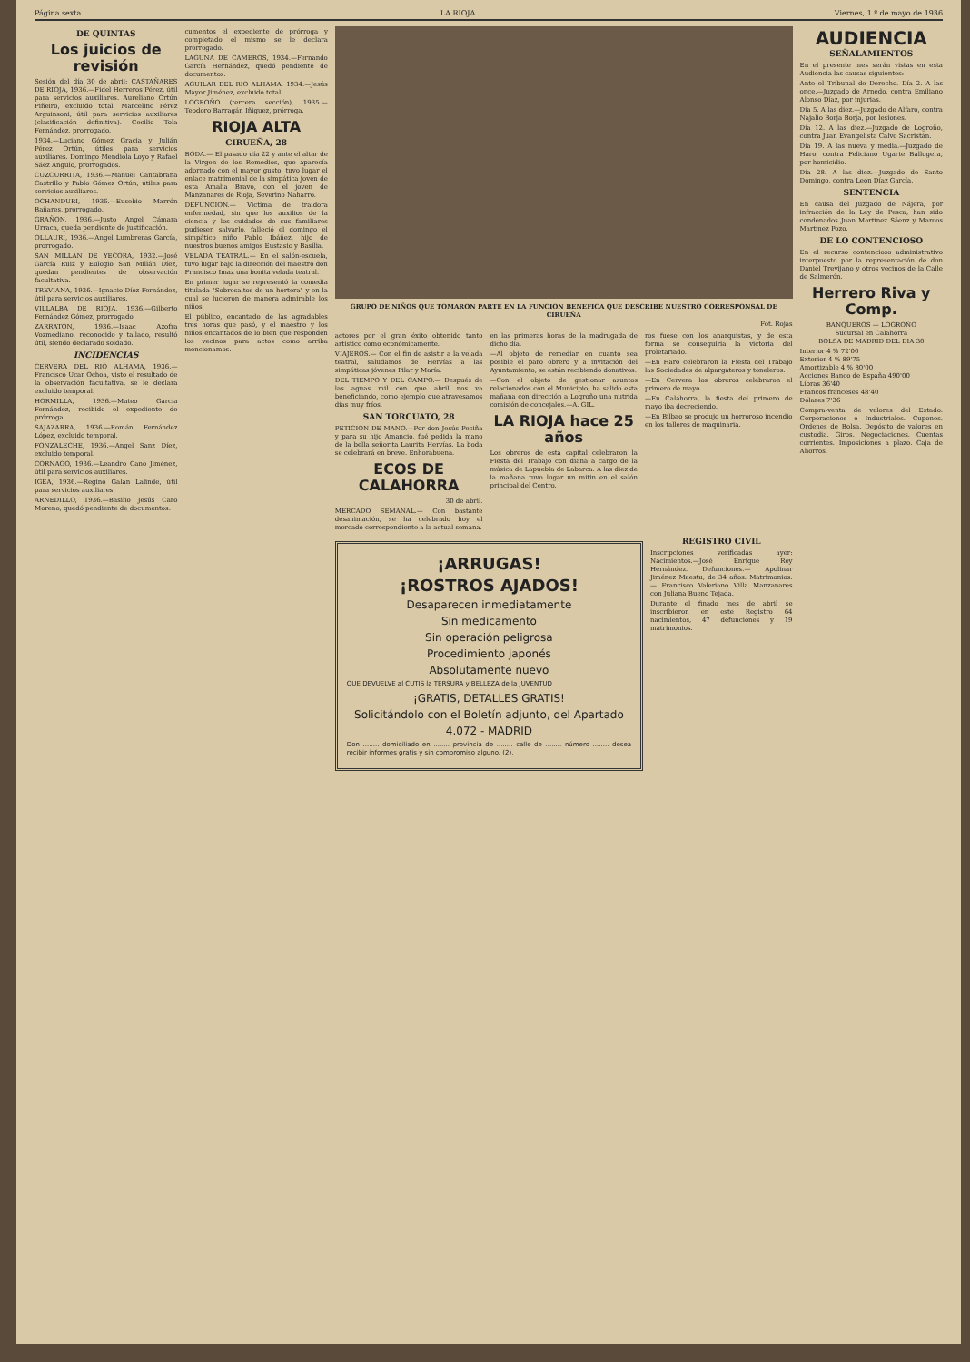Página sexta LA RIOJA Viernes, 1.º de mayo de 1936
DE QUINTAS
Los juicios de revisión
Sesión del día 30 de abril: CASTAÑARES DE RIOJA, 1936.—Fidel Herreros Pérez, útil para servicios auxiliares. Aureliano Ortún Piñeiro, excluido total. Marcelino Pérez Arguinsoni, útil para servicios auxiliares (clasificación definitiva). Cecilio Tola Fernández, prorrogado.
1934.—Luciano Gómez Gracia y Julián Pérez Ortún, útiles para servicios auxiliares. Domingo Mendiola Loyo y Rafael Sáez Angulo, prorrogados.
CUZCURRITA, 1936.—Manuel Cantabrana Castrillo y Pablo Gómez Ortún, útiles para servicios auxiliares.
OCHANDURI, 1936.—Eusebio Marrón Bañares, prorrogado.
GRAÑON, 1936.—Justo Angel Cámara Urraca, queda pendiente de justificación.
OLLAURI, 1936.—Angel Lumbreras García, prorrogado.
SAN MILLAN DE YECORA, 1932.—José García Ruiz y Eulogio San Millán Díez, quedan pendientes de observación facultativa.
TREVIANA, 1936.—Ignacio Díez Fernández, útil para servicios auxiliares.
VILLALBA DE RIOJA, 1936.—Gilberto Fernández Gómez, prorrogado.
ZARRATON, 1936.—Isaac Azofra Vozmediano, reconocido y tallado, resultó útil, siendo declarado soldado.
INCIDENCIAS
CERVERA DEL RIO ALHAMA, 1936.—Francisco Ucar Ochoa, visto el resultado de la observación facultativa, se le declara excluido temporal.
HORMILLA, 1936.—Mateo García Fernández, recibido el expediente de prórroga.
SAJAZARRA, 1936.—Román Fernández López, excluido temporal.
FONZALECHE, 1936.—Angel Sanz Díez, excluido temporal.
CORNAGO, 1936.—Leandro Cano Jiménez, útil para servicios auxiliares.
IGEA, 1936.—Regino Galán Lalinde, útil para servicios auxiliares.
ARNEDILLO, 1936.—Basilio Jesús Caro Moreno, quedó pendiente de documentos.
cumentos el expediente de prórroga y completado el mismo se le declara prorrogado.
LAGUNA DE CAMEROS, 1934.—Fernando García Hernández, quedó pendiente de documentos.
AGUILAR DEL RIO ALHAMA, 1934.—Jesús Mayor Jiménez, excluido total.
LOGROÑO (tercera sección), 1935.—Teodoro Barragán Iñiguez, prórroga.
RIOJA ALTA
CIRUEÑA, 28
BODA.— El pasado día 22 y ante el altar de la Virgen de los Remedios, que aparecía adornado con el mayor gusto, tuvo lugar el enlace matrimonial de la simpática joven de esta Amalia Bravo, con el joven de Manzanares de Rioja, Severino Naharro.
DEFUNCION.— Víctima de traidora enfermedad, sin que los auxilios de la ciencia y los cuidados de sus familiares pudiesen salvarlo, falleció el domingo el simpático niño Pablo Ibáñez, hijo de nuestros buenos amigos Eustasio y Basilia.
VELADA TEATRAL.— En el salón-escuela, tuvo lugar bajo la dirección del maestro don Francisco Imaz una bonita velada teatral.
En primer lugar se representó la comedia titulada "Sobresaltos de un hortera" y en la cual se lucieron de manera admirable los niños.
El público, encantado de las agradables tres horas que pasó, y el maestro y los niños encantados de lo bien que responden los vecinos para actos como arriba mencionamos.
GRUPO DE NIÑOS QUE TOMARON PARTE EN LA FUNCION BENEFICA QUE DESCRIBE NUESTRO CORRESPONSAL DE CIRUEÑA
Fot. Rojas
actores por el gran éxito obtenido tanto artístico como económicamente.
VIAJEROS.— Con el fin de asistir a la velada teatral, saludamos de Hervías a las simpáticas jóvenes Pilar y María.
DEL TIEMPO Y DEL CAMPO.— Después de las aguas mil con que abril nos va beneficiando, como ejemplo que atravesamos días muy fríos.
SAN TORCUATO, 28
PETICION DE MANO.—Por don Jesús Peciña y para su hijo Amancio, fué pedida la mano de la bella señorita Laurita Hervías. La boda se celebrará en breve. Enhorabuena.
ECOS DE CALAHORRA
30 de abril.
MERCADO SEMANAL.— Con bastante desanimación, se ha celebrado hoy el mercado correspondiente a la actual semana.
en las primeras horas de la madrugada de dicho día.
—Al objeto de remediar en cuanto sea posible el paro obrero y a invitación del Ayuntamiento, se están recibiendo donativos.
—Con el objeto de gestionar asuntos relacionados con el Municipio, ha salido esta mañana con dirección a Logroño una nutrida comisión de concejales.—A. GIL.
LA RIOJA hace 25 años
Los obreros de esta capital celebraron la Fiesta del Trabajo con diana a cargo de la música de Lapuebla de Labarca. A las diez de la mañana tuvo lugar un mitin en el salón principal del Centro.
ros fuese con los anarquistas, y de esta forma se conseguiría la victoria del proletariado.
—En Haro celebraron la Fiesta del Trabajo las Sociedades de alpargateros y toneleros.
—En Cervera los obreros celebraron el primero de mayo.
—En Calahorra, la fiesta del primero de mayo iba decreciendo.
—En Bilbao se produjo un horroroso incendio en los talleres de maquinaria.
¡ARRUGAS!
¡ROSTROS AJADOS!
Desaparecen inmediatamente
Sin medicamento
Sin operación peligrosa
Procedimiento japonés
Absolutamente nuevo
QUE DEVUELVE al CUTIS la TERSURA y BELLEZA de la JUVENTUD
¡GRATIS, DETALLES GRATIS!
Solicitándolo con el Boletín adjunto, del Apartado 4.072 - MADRID
Don ........ domiciliado en ........ provincia de ........ calle de ........ número ........ desea recibir informes gratis y sin compromiso alguno. (2).
REGISTRO CIVIL
Inscripciones verificadas ayer: Nacimientos.—José Enrique Rey Hernández. Defunciones.— Apolinar Jiménez Maestu, de 34 años. Matrimonios.— Francisco Valeriano Villa Manzanares con Juliana Bueno Tejada.
Durante el finado mes de abril se inscribieron en este Registro 64 nacimientos, 47 defunciones y 19 matrimonios.
AUDIENCIA
SEÑALAMIENTOS
En el presente mes serán vistas en esta Audiencia las causas siguientes:
Ante el Tribunal de Derecho. Día 2. A las once.—Juzgado de Arnedo, contra Emiliano Alonso Díaz, por injurias.
Día 5. A las diez.—Juzgado de Alfaro, contra Najalio Borja Borja, por lesiones.
Día 12. A las diez.—Juzgado de Logroño, contra Juan Evangelista Calvo Sacristán.
Día 19. A las nueva y media.—Juzgado de Haro, contra Feliciano Ugarte Ballugera, por homicidio.
Día 28. A las diez.—Juzgado de Santo Domingo, contra León Díaz García.
SENTENCIA
En causa del Juzgado de Nájera, por infracción de la Ley de Pesca, han sido condenados Juan Martínez Sáenz y Marcos Martínez Pozo.
DE LO CONTENCIOSO
En el recurso contencioso administrativo interpuesto por la representación de don Daniel Trevijano y otros vecinos de la Calle de Salmerón.
Herrero Riva y Comp.
BANQUEROS — LOGROÑO
Sucursal en Calahorra
BOLSA DE MADRID DEL DIA 30
Interior 4 % 72'00
Exterior 4 % 89'75
Amortizable 4 % 80'00
Acciones Banco de España 490'00
Libras 36'40
Francos franceses 48'40
Dólares 7'36
Compra-venta de valores del Estado. Corporaciones e Industriales. Cupones. Ordenes de Bolsa. Depósito de valores en custodia. Giros. Negociaciones. Cuentas corrientes. Imposiciones a plazo. Caja de Ahorros.